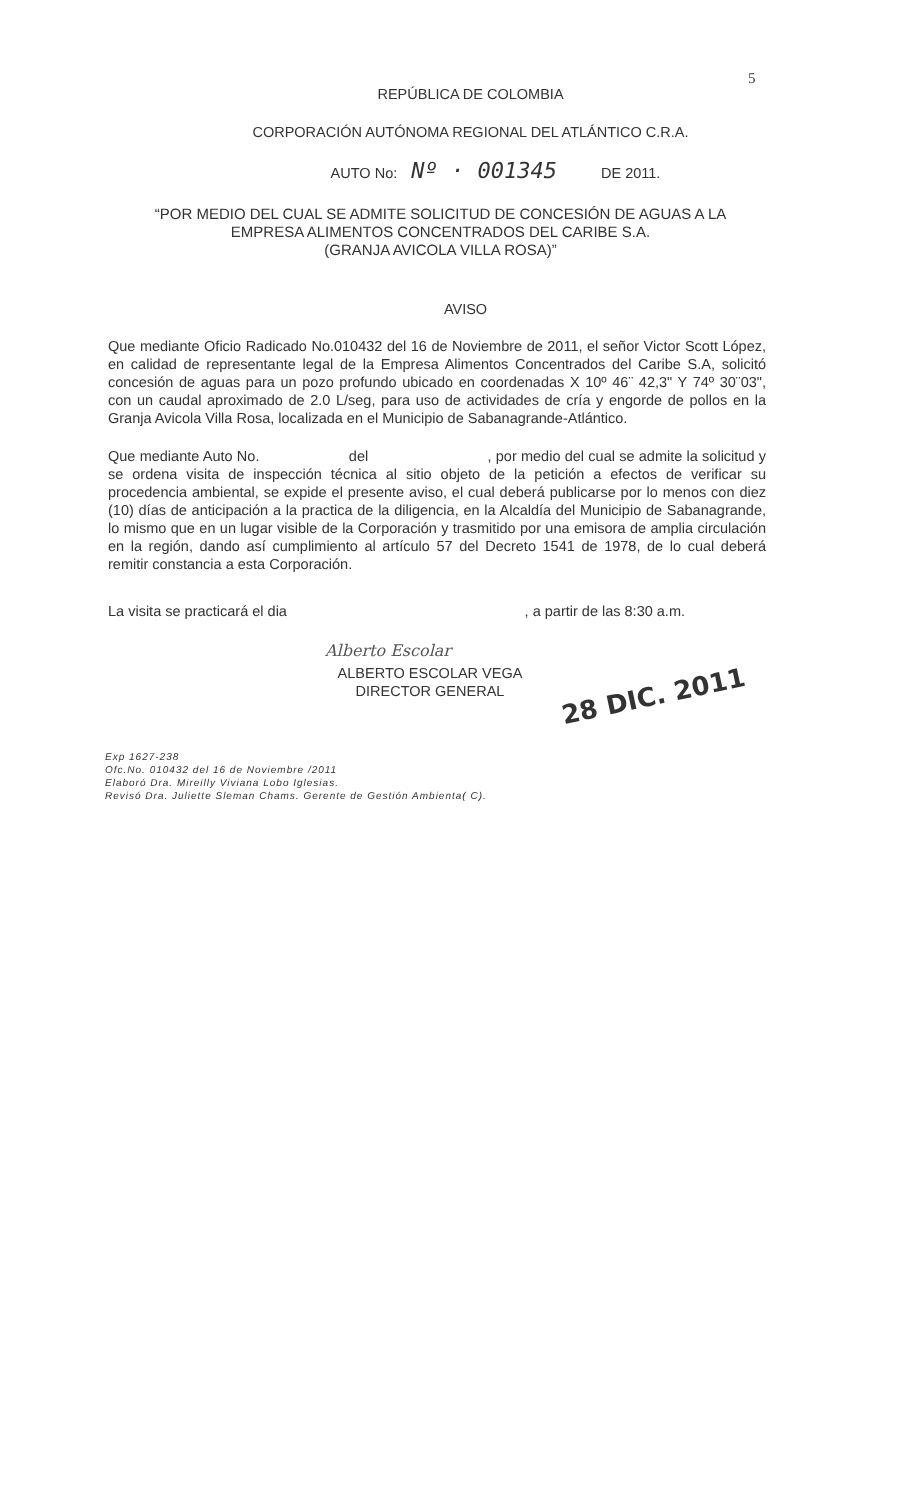5
REPÚBLICA DE COLOMBIA
CORPORACIÓN AUTÓNOMA REGIONAL DEL ATLÁNTICO C.R.A.
AUTO No: Nº · 001345 DE 2011.
“POR MEDIO DEL CUAL SE ADMITE SOLICITUD DE CONCESIÓN DE AGUAS A LA EMPRESA ALIMENTOS CONCENTRADOS DEL CARIBE S.A.
(GRANJA AVICOLA VILLA ROSA)”
AVISO
Que mediante Oficio Radicado No.010432 del 16 de Noviembre de 2011, el señor Victor Scott López, en calidad de representante legal de la Empresa Alimentos Concentrados del Caribe S.A, solicitó concesión de aguas para un pozo profundo ubicado en coordenadas X 10º 46¨ 42,3" Y 74º 30¨03", con un caudal aproximado de 2.0 L/seg, para uso de actividades de cría y engorde de pollos en la Granja Avicola Villa Rosa, localizada en el Municipio de Sabanagrande-Atlántico.
Que mediante Auto No. del , por medio del cual se admite la solicitud y se ordena visita de inspección técnica al sitio objeto de la petición a efectos de verificar su procedencia ambiental, se expide el presente aviso, el cual deberá publicarse por lo menos con diez (10) días de anticipación a la practica de la diligencia, en la Alcaldía del Municipio de Sabanagrande, lo mismo que en un lugar visible de la Corporación y trasmitido por una emisora de amplia circulación en la región, dando así cumplimiento al artículo 57 del Decreto 1541 de 1978, de lo cual deberá remitir constancia a esta Corporación.
La visita se practicará el dia , a partir de las 8:30 a.m.
Alberto Escolar
ALBERTO ESCOLAR VEGA
DIRECTOR GENERAL
28 DIC. 2011
Exp 1627-238
Ofc.No. 010432 del 16 de Noviembre /2011
Elaboró Dra. Mireilly Viviana Lobo Iglesias.
Revisó Dra. Juliette Sleman Chams. Gerente de Gestión Ambienta( C).